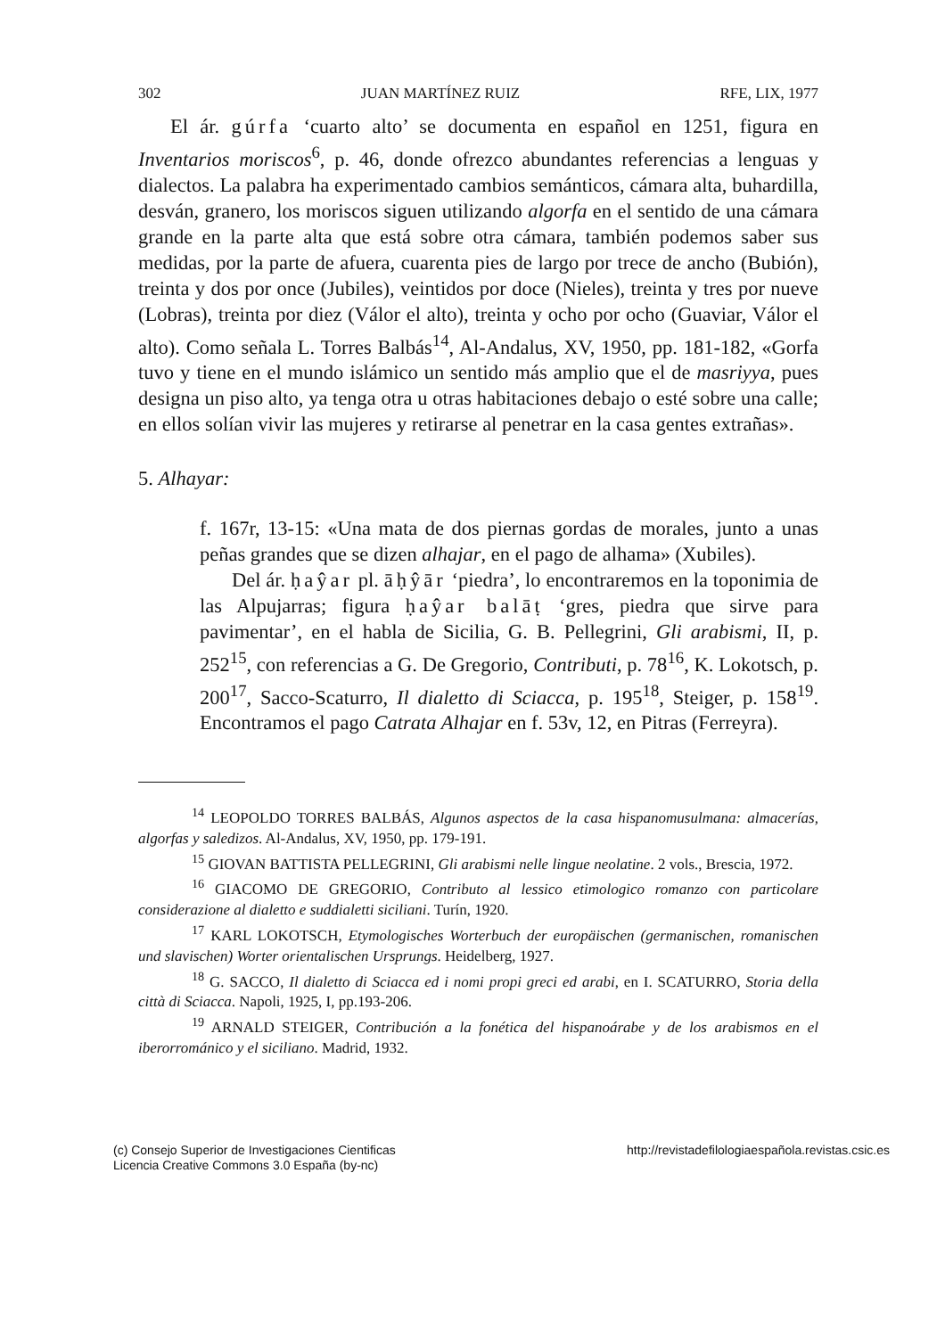302 JUAN MARTÍNEZ RUIZ RFE, LIX, 1977
El ár. gúrfa ‘cuarto alto’ se documenta en español en 1251, figura en Inventarios moriscos<sup>6</sup>, p. 46, donde ofrezco abundantes referencias a lenguas y dialectos. La palabra ha experimentado cambios semánticos, cámara alta, buhardilla, desván, granero, los moriscos siguen utilizando algorfa en el sentido de una cámara grande en la parte alta que está sobre otra cámara, también podemos saber sus medidas, por la parte de afuera, cuarenta pies de largo por trece de ancho (Bubión), treinta y dos por once (Jubiles), veintidos por doce (Nieles), treinta y tres por nueve (Lobras), treinta por diez (Válor el alto), treinta y ocho por ocho (Guaviar, Válor el alto). Como señala L. Torres Balbás<sup>14</sup>, Al-Andalus, XV, 1950, pp. 181-182, «Gorfa tuvo y tiene en el mundo islámico un sentido más amplio que el de masriyya, pues designa un piso alto, ya tenga otra u otras habitaciones debajo o esté sobre una calle; en ellos solían vivir las mujeres y retirarse al penetrar en la casa gentes extrañas».
5. Alhayar:
f. 167r, 13-15: «Una mata de dos piernas gordas de morales, junto a unas peñas grandes que se dizen alhajar, en el pago de alhama» (Xubiles).
Del ár. ḥaŷar pl. āḥŷār ‘piedra’, lo encontraremos en la toponimia de las Alpujarras; figura ḥaŷar balāṭ ‘gres, piedra que sirve para pavimentar’, en el habla de Sicilia, G. B. Pellegrini, Gli arabismi, II, p. 252<sup>15</sup>, con referencias a G. De Gregorio, Contributi, p. 78<sup>16</sup>, K. Lokotsch, p. 200<sup>17</sup>, Sacco-Scaturro, Il dialetto di Sciacca, p. 195<sup>18</sup>, Steiger, p. 158<sup>19</sup>. Encontramos el pago Catrata Alhajar en f. 53v, 12, en Pitras (Ferreyra).
<sup>14</sup> LEOPOLDO TORRES BALBÁS, Algunos aspectos de la casa hispanomusulmana: almacerías, algorfas y saledizos. Al-Andalus, XV, 1950, pp. 179-191.
<sup>15</sup> GIOVAN BATTISTA PELLEGRINI, Gli arabismi nelle lingue neolatine. 2 vols., Brescia, 1972.
<sup>16</sup> GIACOMO DE GREGORIO, Contributo al lessico etimologico romanzo con particolare considerazione al dialetto e suddialetti siciliani. Turín, 1920.
<sup>17</sup> KARL LOKOTSCH, Etymologisches Worterbuch der europäischen (germanischen, romanischen und slavischen) Worter orientalischen Ursprungs. Heidelberg, 1927.
<sup>18</sup> G. SACCO, Il dialetto di Sciacca ed i nomi propi greci ed arabi, en I. SCATURRO, Storia della città di Sciacca. Napoli, 1925, I, pp.193-206.
<sup>19</sup> ARNALD STEIGER, Contribución a la fonética del hispanoárabe y de los arabismos en el iberorrománico y el siciliano. Madrid, 1932.
(c) Consejo Superior de Investigaciones Cientificas
Licencia Creative Commons 3.0 España (by-nc)
http://revistadefilologiaespañola.revistas.csic.es